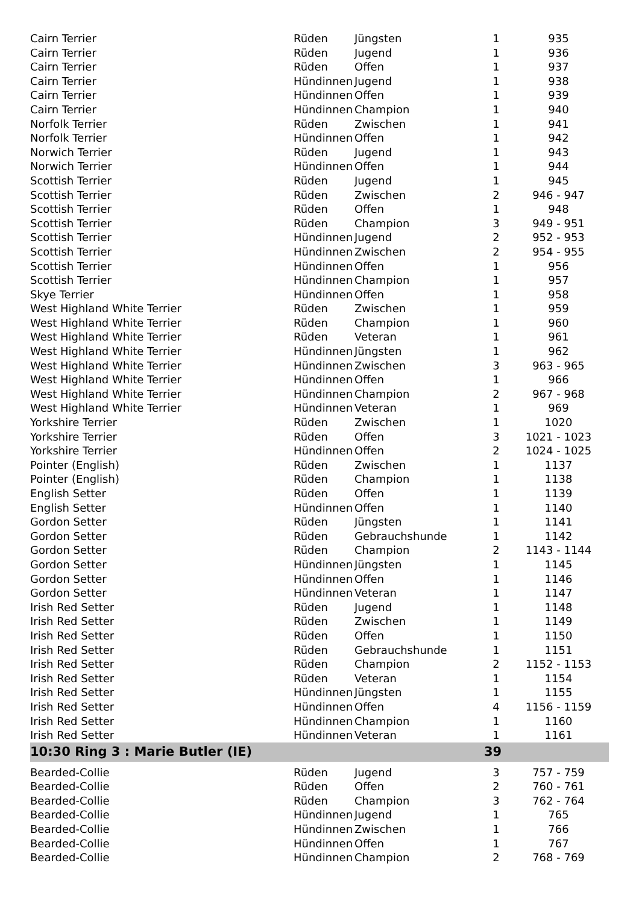| Cairn Terrier | Rüden | Jüngsten | 1 | 935 |
| Cairn Terrier | Rüden | Jugend | 1 | 936 |
| Cairn Terrier | Rüden | Offen | 1 | 937 |
| Cairn Terrier | Hündinnen | Jugend | 1 | 938 |
| Cairn Terrier | Hündinnen | Offen | 1 | 939 |
| Cairn Terrier | Hündinnen | Champion | 1 | 940 |
| Norfolk Terrier | Rüden | Zwischen | 1 | 941 |
| Norfolk Terrier | Hündinnen | Offen | 1 | 942 |
| Norwich Terrier | Rüden | Jugend | 1 | 943 |
| Norwich Terrier | Hündinnen | Offen | 1 | 944 |
| Scottish Terrier | Rüden | Jugend | 1 | 945 |
| Scottish Terrier | Rüden | Zwischen | 2 | 946 - 947 |
| Scottish Terrier | Rüden | Offen | 1 | 948 |
| Scottish Terrier | Rüden | Champion | 3 | 949 - 951 |
| Scottish Terrier | Hündinnen | Jugend | 2 | 952 - 953 |
| Scottish Terrier | Hündinnen | Zwischen | 2 | 954 - 955 |
| Scottish Terrier | Hündinnen | Offen | 1 | 956 |
| Scottish Terrier | Hündinnen | Champion | 1 | 957 |
| Skye Terrier | Hündinnen | Offen | 1 | 958 |
| West Highland White Terrier | Rüden | Zwischen | 1 | 959 |
| West Highland White Terrier | Rüden | Champion | 1 | 960 |
| West Highland White Terrier | Rüden | Veteran | 1 | 961 |
| West Highland White Terrier | Hündinnen | Jüngsten | 1 | 962 |
| West Highland White Terrier | Hündinnen | Zwischen | 3 | 963 - 965 |
| West Highland White Terrier | Hündinnen | Offen | 1 | 966 |
| West Highland White Terrier | Hündinnen | Champion | 2 | 967 - 968 |
| West Highland White Terrier | Hündinnen | Veteran | 1 | 969 |
| Yorkshire Terrier | Rüden | Zwischen | 1 | 1020 |
| Yorkshire Terrier | Rüden | Offen | 3 | 1021 - 1023 |
| Yorkshire Terrier | Hündinnen | Offen | 2 | 1024 - 1025 |
| Pointer (English) | Rüden | Zwischen | 1 | 1137 |
| Pointer (English) | Rüden | Champion | 1 | 1138 |
| English Setter | Rüden | Offen | 1 | 1139 |
| English Setter | Hündinnen | Offen | 1 | 1140 |
| Gordon Setter | Rüden | Jüngsten | 1 | 1141 |
| Gordon Setter | Rüden | Gebrauchshunde | 1 | 1142 |
| Gordon Setter | Rüden | Champion | 2 | 1143 - 1144 |
| Gordon Setter | Hündinnen | Jüngsten | 1 | 1145 |
| Gordon Setter | Hündinnen | Offen | 1 | 1146 |
| Gordon Setter | Hündinnen | Veteran | 1 | 1147 |
| Irish Red Setter | Rüden | Jugend | 1 | 1148 |
| Irish Red Setter | Rüden | Zwischen | 1 | 1149 |
| Irish Red Setter | Rüden | Offen | 1 | 1150 |
| Irish Red Setter | Rüden | Gebrauchshunde | 1 | 1151 |
| Irish Red Setter | Rüden | Champion | 2 | 1152 - 1153 |
| Irish Red Setter | Rüden | Veteran | 1 | 1154 |
| Irish Red Setter | Hündinnen | Jüngsten | 1 | 1155 |
| Irish Red Setter | Hündinnen | Offen | 4 | 1156 - 1159 |
| Irish Red Setter | Hündinnen | Champion | 1 | 1160 |
| Irish Red Setter | Hündinnen | Veteran | 1 | 1161 |
| 10:30 Ring 3 : Marie Butler (IE) | | | 39 | |
| Bearded-Collie | Rüden | Jugend | 3 | 757 - 759 |
| Bearded-Collie | Rüden | Offen | 2 | 760 - 761 |
| Bearded-Collie | Rüden | Champion | 3 | 762 - 764 |
| Bearded-Collie | Hündinnen | Jugend | 1 | 765 |
| Bearded-Collie | Hündinnen | Zwischen | 1 | 766 |
| Bearded-Collie | Hündinnen | Offen | 1 | 767 |
| Bearded-Collie | Hündinnen | Champion | 2 | 768 - 769 |